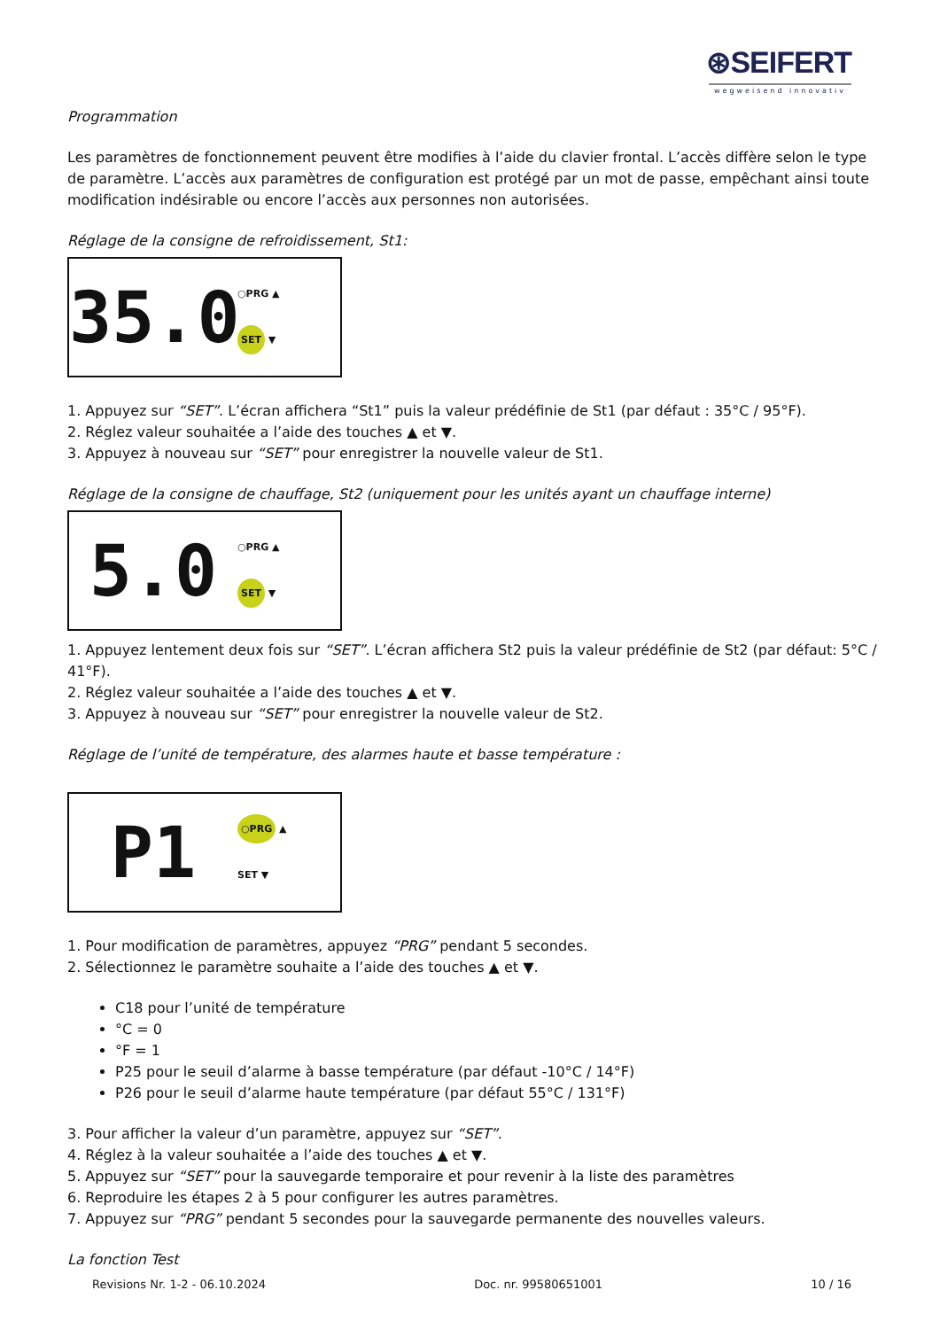⊛SEIFERT
wegweisend innovativ
Programmation
Les paramètres de fonctionnement peuvent être modifies à l’aide du clavier frontal. L’accès diffère selon le type de paramètre. L’accès aux paramètres de configuration est protégé par un mot de passe, empêchant ainsi toute modification indésirable ou encore l’accès aux personnes non autorisées.
Réglage de la consigne de refroidissement, St1:
35.0
○PRG ▲
SET ▼
1. Appuyez sur “SET”. L’écran affichera “St1” puis la valeur prédéfinie de St1 (par défaut : 35°C / 95°F).
2. Réglez valeur souhaitée a l’aide des touches ▲ et ▼.
3. Appuyez à nouveau sur “SET” pour enregistrer la nouvelle valeur de St1.
Réglage de la consigne de chauffage, St2 (uniquement pour les unités ayant un chauffage interne)
5.0
○PRG ▲
SET ▼
1. Appuyez lentement deux fois sur “SET”. L’écran affichera St2 puis la valeur prédéfinie de St2 (par défaut: 5°C / 41°F).
2. Réglez valeur souhaitée a l’aide des touches ▲ et ▼.
3. Appuyez à nouveau sur “SET” pour enregistrer la nouvelle valeur de St2.
Réglage de l’unité de température, des alarmes haute et basse température :
P1
○PRG ▲
SET ▼
1. Pour modification de paramètres, appuyez “PRG” pendant 5 secondes.
2. Sélectionnez le paramètre souhaite a l’aide des touches ▲ et ▼.
C18 pour l’unité de température
°C = 0
°F = 1
P25 pour le seuil d’alarme à basse température (par défaut -10°C / 14°F)
P26 pour le seuil d’alarme haute température (par défaut 55°C / 131°F)
3. Pour afficher la valeur d’un paramètre, appuyez sur “SET”.
4. Réglez à la valeur souhaitée a l’aide des touches ▲ et ▼.
5. Appuyez sur “SET” pour la sauvegarde temporaire et pour revenir à la liste des paramètres
6. Reproduire les étapes 2 à 5 pour configurer les autres paramètres.
7. Appuyez sur “PRG” pendant 5 secondes pour la sauvegarde permanente des nouvelles valeurs.
La fonction Test
Revisions Nr. 1-2 - 06.10.2024 Doc. nr. 99580651001 10 / 16